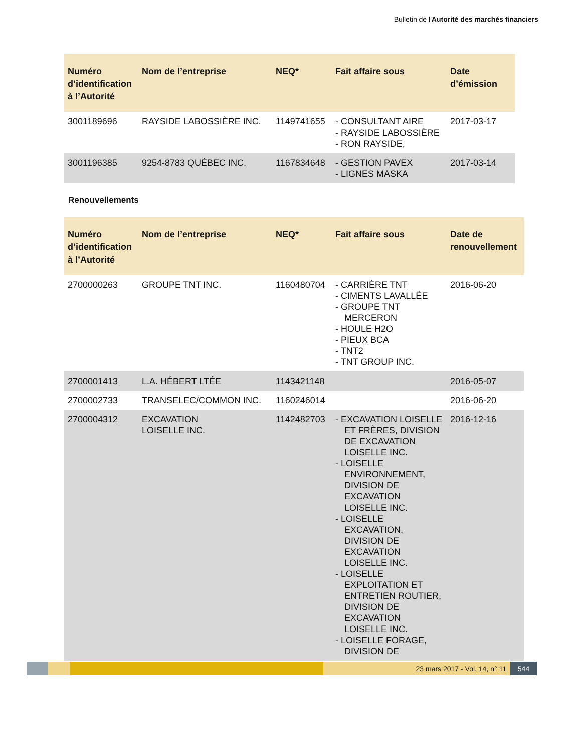Bulletin de l'Autorité des marchés financiers
| Numéro d’identification à l’Autorité | Nom de l’entreprise | NEQ* | Fait affaire sous | Date d’émission |
| --- | --- | --- | --- | --- |
| 3001189696 | RAYSIDE LABOSSIÈRE INC. | 1149741655 | - CONSULTANT AIRE - RAYSIDE LABOSSIÈRE - RON RAYSIDE, | 2017-03-17 |
| 3001196385 | 9254-8783 QUÉBEC INC. | 1167834648 | - GESTION PAVEX - LIGNES MASKA | 2017-03-14 |
Renouvellements
| Numéro d’identification à l’Autorité | Nom de l’entreprise | NEQ* | Fait affaire sous | Date de renouvellement |
| --- | --- | --- | --- | --- |
| 2700000263 | GROUPE TNT INC. | 1160480704 | - CARRIÈRE TNT - CIMENTS LAVALLÉE - GROUPE TNT MERCERON - HOULE H2O - PIEUX BCA - TNT2 - TNT GROUP INC. | 2016-06-20 |
| 2700001413 | L.A. HÉBERT LTÉE | 1143421148 | | 2016-05-07 |
| 2700002733 | TRANSELEC/COMMON INC. | 1160246014 | | 2016-06-20 |
| 2700004312 | EXCAVATION LOISELLE INC. | 1142482703 | - EXCAVATION LOISELLE ET FRÈRES, DIVISION DE EXCAVATION LOISELLE INC. - LOISELLE ENVIRONNEMENT, DIVISION DE EXCAVATION LOISELLE INC. - LOISELLE EXCAVATION, DIVISION DE EXCAVATION LOISELLE INC. - LOISELLE EXPLOITATION ET ENTRETIEN ROUTIER, DIVISION DE EXCAVATION LOISELLE INC. - LOISELLE FORAGE, DIVISION DE | 2016-12-16 |
23 mars 2017 - Vol. 14, n° 11 544